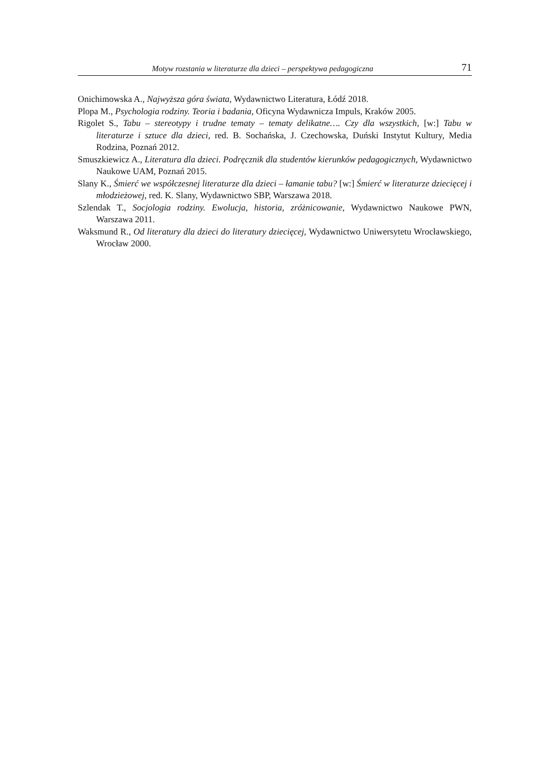Motyw rozstania w literaturze dla dzieci – perspektywa pedagogiczna 71
Onichimowska A., Najwyższa góra świata, Wydawnictwo Literatura, Łódź 2018.
Plopa M., Psychologia rodziny. Teoria i badania, Oficyna Wydawnicza Impuls, Kraków 2005.
Rigolet S., Tabu – stereotypy i trudne tematy – tematy delikatne…. Czy dla wszystkich, [w:] Tabu w literaturze i sztuce dla dzieci, red. B. Sochańska, J. Czechowska, Duński Instytut Kultury, Media Rodzina, Poznań 2012.
Smuszkiewicz A., Literatura dla dzieci. Podręcznik dla studentów kierunków pedagogicznych, Wydawnictwo Naukowe UAM, Poznań 2015.
Slany K., Śmierć we współczesnej literaturze dla dzieci – łamanie tabu? [w:] Śmierć w literaturze dziecięcej i młodzieżowej, red. K. Slany, Wydawnictwo SBP, Warszawa 2018.
Szlendak T., Socjologia rodziny. Ewolucja, historia, zróżnicowanie, Wydawnictwo Naukowe PWN, Warszawa 2011.
Waksmund R., Od literatury dla dzieci do literatury dziecięcej, Wydawnictwo Uniwersytetu Wrocławskiego, Wrocław 2000.